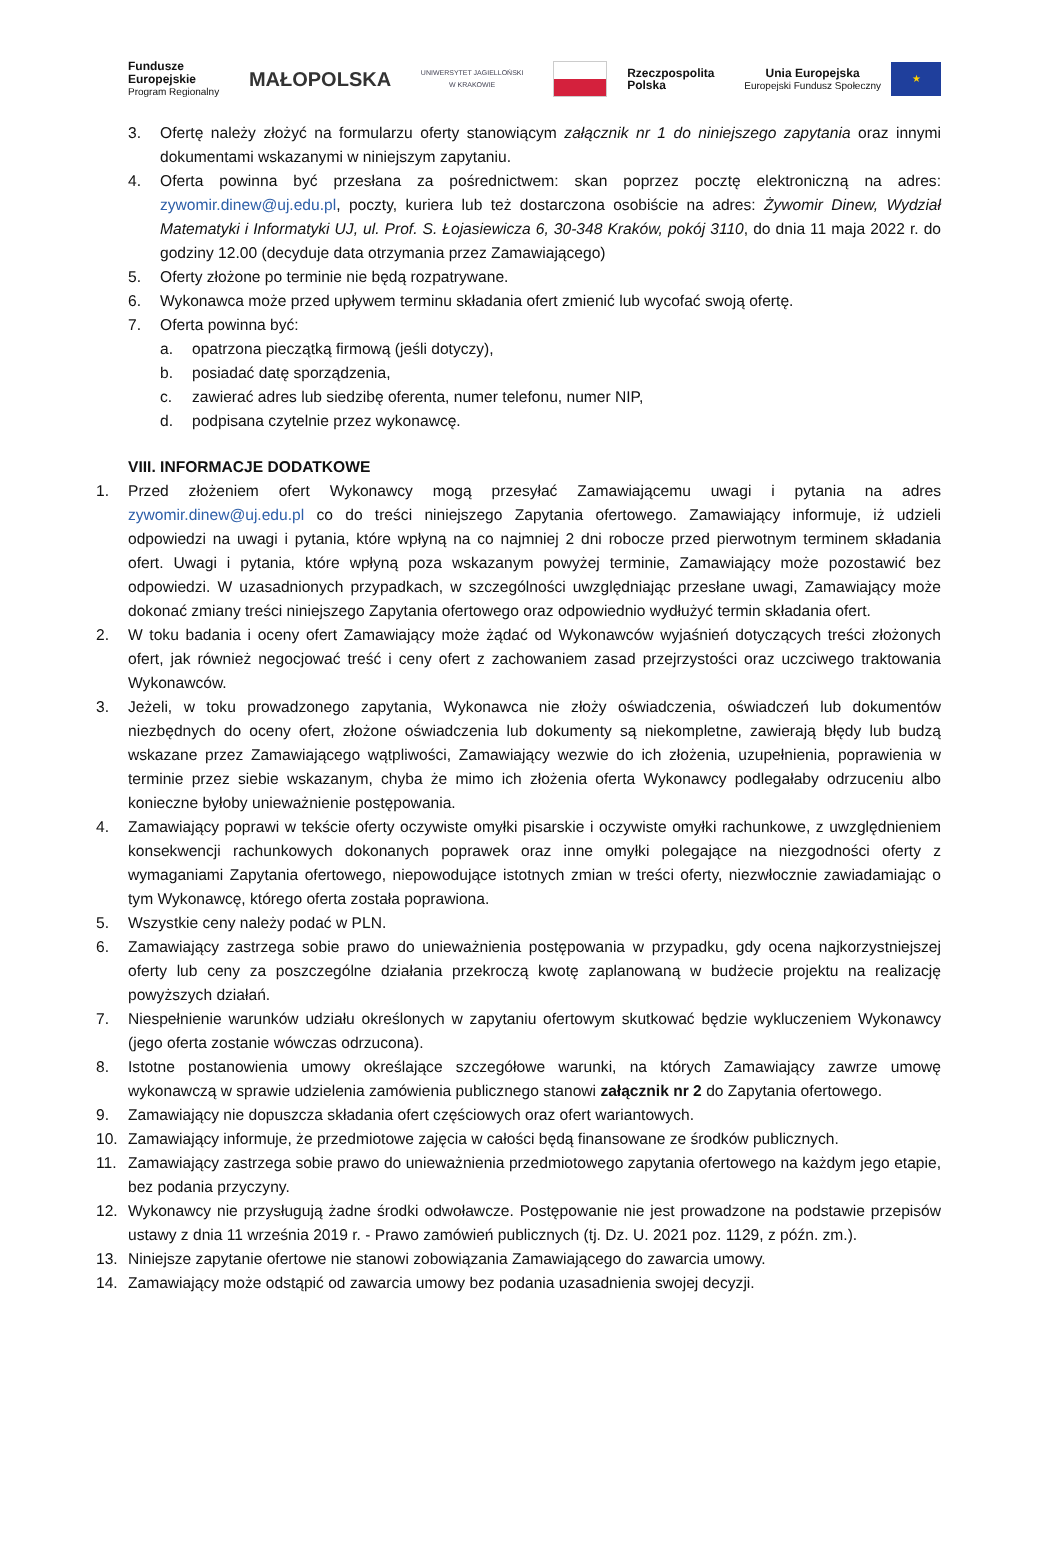Fundusze
Europejskie
Program Regionalny
MAŁOPOLSKA
UNIWERSYTET JAGIELLOŃSKI
W KRAKOWIE
Rzeczpospolita
Polska
Unia Europejska
Europejski Fundusz Społeczny
★
3. Ofertę należy złożyć na formularzu oferty stanowiącym załącznik nr 1 do niniejszego zapytania oraz innymi dokumentami wskazanymi w niniejszym zapytaniu.
4. Oferta powinna być przesłana za pośrednictwem: skan poprzez pocztę elektroniczną na adres: zywomir.dinew@uj.edu.pl, poczty, kuriera lub też dostarczona osobiście na adres: Żywomir Dinew, Wydział Matematyki i Informatyki UJ, ul. Prof. S. Łojasiewicza 6, 30-348 Kraków, pokój 3110, do dnia 11 maja 2022 r. do godziny 12.00 (decyduje data otrzymania przez Zamawiającego)
5. Oferty złożone po terminie nie będą rozpatrywane.
6. Wykonawca może przed upływem terminu składania ofert zmienić lub wycofać swoją ofertę.
7. Oferta powinna być:
a. opatrzona pieczątką firmową (jeśli dotyczy),
b. posiadać datę sporządzenia,
c. zawierać adres lub siedzibę oferenta, numer telefonu, numer NIP,
d. podpisana czytelnie przez wykonawcę.
VIII. INFORMACJE DODATKOWE
1. Przed złożeniem ofert Wykonawcy mogą przesyłać Zamawiającemu uwagi i pytania na adres zywomir.dinew@uj.edu.pl co do treści niniejszego Zapytania ofertowego. Zamawiający informuje, iż udzieli odpowiedzi na uwagi i pytania, które wpłyną na co najmniej 2 dni robocze przed pierwotnym terminem składania ofert. Uwagi i pytania, które wpłyną poza wskazanym powyżej terminie, Zamawiający może pozostawić bez odpowiedzi. W uzasadnionych przypadkach, w szczególności uwzględniając przesłane uwagi, Zamawiający może dokonać zmiany treści niniejszego Zapytania ofertowego oraz odpowiednio wydłużyć termin składania ofert.
2. W toku badania i oceny ofert Zamawiający może żądać od Wykonawców wyjaśnień dotyczących treści złożonych ofert, jak również negocjować treść i ceny ofert z zachowaniem zasad przejrzystości oraz uczciwego traktowania Wykonawców.
3. Jeżeli, w toku prowadzonego zapytania, Wykonawca nie złoży oświadczenia, oświadczeń lub dokumentów niezbędnych do oceny ofert, złożone oświadczenia lub dokumenty są niekompletne, zawierają błędy lub budzą wskazane przez Zamawiającego wątpliwości, Zamawiający wezwie do ich złożenia, uzupełnienia, poprawienia w terminie przez siebie wskazanym, chyba że mimo ich złożenia oferta Wykonawcy podlegałaby odrzuceniu albo konieczne byłoby unieważnienie postępowania.
4. Zamawiający poprawi w tekście oferty oczywiste omyłki pisarskie i oczywiste omyłki rachunkowe, z uwzględnieniem konsekwencji rachunkowych dokonanych poprawek oraz inne omyłki polegające na niezgodności oferty z wymaganiami Zapytania ofertowego, niepowodujące istotnych zmian w treści oferty, niezwłocznie zawiadamiając o tym Wykonawcę, którego oferta została poprawiona.
5. Wszystkie ceny należy podać w PLN.
6. Zamawiający zastrzega sobie prawo do unieważnienia postępowania w przypadku, gdy ocena najkorzystniejszej oferty lub ceny za poszczególne działania przekroczą kwotę zaplanowaną w budżecie projektu na realizację powyższych działań.
7. Niespełnienie warunków udziału określonych w zapytaniu ofertowym skutkować będzie wykluczeniem Wykonawcy (jego oferta zostanie wówczas odrzucona).
8. Istotne postanowienia umowy określające szczegółowe warunki, na których Zamawiający zawrze umowę wykonawczą w sprawie udzielenia zamówienia publicznego stanowi załącznik nr 2 do Zapytania ofertowego.
9. Zamawiający nie dopuszcza składania ofert częściowych oraz ofert wariantowych.
10. Zamawiający informuje, że przedmiotowe zajęcia w całości będą finansowane ze środków publicznych.
11. Zamawiający zastrzega sobie prawo do unieważnienia przedmiotowego zapytania ofertowego na każdym jego etapie, bez podania przyczyny.
12. Wykonawcy nie przysługują żadne środki odwoławcze. Postępowanie nie jest prowadzone na podstawie przepisów ustawy z dnia 11 września 2019 r. - Prawo zamówień publicznych (tj. Dz. U. 2021 poz. 1129, z późn. zm.).
13. Niniejsze zapytanie ofertowe nie stanowi zobowiązania Zamawiającego do zawarcia umowy.
14. Zamawiający może odstąpić od zawarcia umowy bez podania uzasadnienia swojej decyzji.